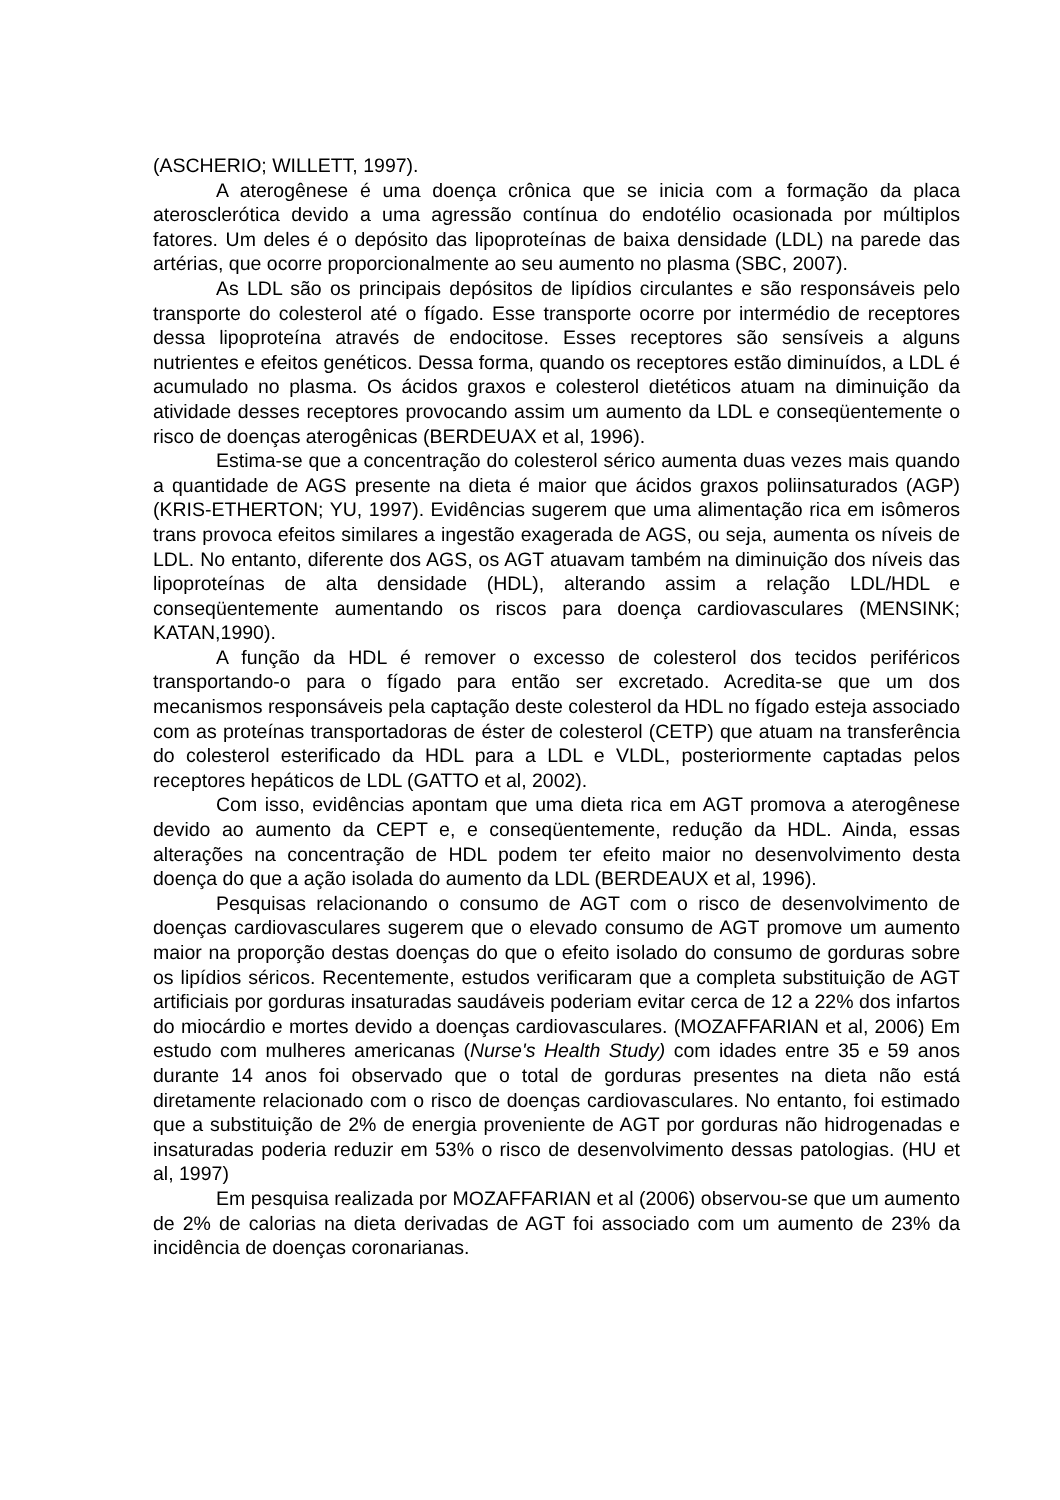(ASCHERIO; WILLETT, 1997).
A aterogênese é uma doença crônica que se inicia com a formação da placa aterosclerótica devido a uma agressão contínua do endotélio ocasionada por múltiplos fatores. Um deles é o depósito das lipoproteínas de baixa densidade (LDL) na parede das artérias, que ocorre proporcionalmente ao seu aumento no plasma (SBC, 2007).
As LDL são os principais depósitos de lipídios circulantes e são responsáveis pelo transporte do colesterol até o fígado. Esse transporte ocorre por intermédio de receptores dessa lipoproteína através de endocitose. Esses receptores são sensíveis a alguns nutrientes e efeitos genéticos. Dessa forma, quando os receptores estão diminuídos, a LDL é acumulado no plasma. Os ácidos graxos e colesterol dietéticos atuam na diminuição da atividade desses receptores provocando assim um aumento da LDL e conseqüentemente o risco de doenças aterogênicas (BERDEUAX et al, 1996).
Estima-se que a concentração do colesterol sérico aumenta duas vezes mais quando a quantidade de AGS presente na dieta é maior que ácidos graxos poliinsaturados (AGP) (KRIS-ETHERTON; YU, 1997). Evidências sugerem que uma alimentação rica em isômeros trans provoca efeitos similares a ingestão exagerada de AGS, ou seja, aumenta os níveis de LDL. No entanto, diferente dos AGS, os AGT atuavam também na diminuição dos níveis das lipoproteínas de alta densidade (HDL), alterando assim a relação LDL/HDL e conseqüentemente aumentando os riscos para doença cardiovasculares (MENSINK; KATAN,1990).
A função da HDL é remover o excesso de colesterol dos tecidos periféricos transportando-o para o fígado para então ser excretado. Acredita-se que um dos mecanismos responsáveis pela captação deste colesterol da HDL no fígado esteja associado com as proteínas transportadoras de éster de colesterol (CETP) que atuam na transferência do colesterol esterificado da HDL para a LDL e VLDL, posteriormente captadas pelos receptores hepáticos de LDL (GATTO et al, 2002).
Com isso, evidências apontam que uma dieta rica em AGT promova a aterogênese devido ao aumento da CEPT e, e conseqüentemente, redução da HDL. Ainda, essas alterações na concentração de HDL podem ter efeito maior no desenvolvimento desta doença do que a ação isolada do aumento da LDL (BERDEAUX et al, 1996).
Pesquisas relacionando o consumo de AGT com o risco de desenvolvimento de doenças cardiovasculares sugerem que o elevado consumo de AGT promove um aumento maior na proporção destas doenças do que o efeito isolado do consumo de gorduras sobre os lipídios séricos. Recentemente, estudos verificaram que a completa substituição de AGT artificiais por gorduras insaturadas saudáveis poderiam evitar cerca de 12 a 22% dos infartos do miocárdio e mortes devido a doenças cardiovasculares. (MOZAFFARIAN et al, 2006) Em estudo com mulheres americanas (Nurse's Health Study) com idades entre 35 e 59 anos durante 14 anos foi observado que o total de gorduras presentes na dieta não está diretamente relacionado com o risco de doenças cardiovasculares. No entanto, foi estimado que a substituição de 2% de energia proveniente de AGT por gorduras não hidrogenadas e insaturadas poderia reduzir em 53% o risco de desenvolvimento dessas patologias. (HU et al, 1997)
Em pesquisa realizada por MOZAFFARIAN et al (2006) observou-se que um aumento de 2% de calorias na dieta derivadas de AGT foi associado com um aumento de 23% da incidência de doenças coronarianas.